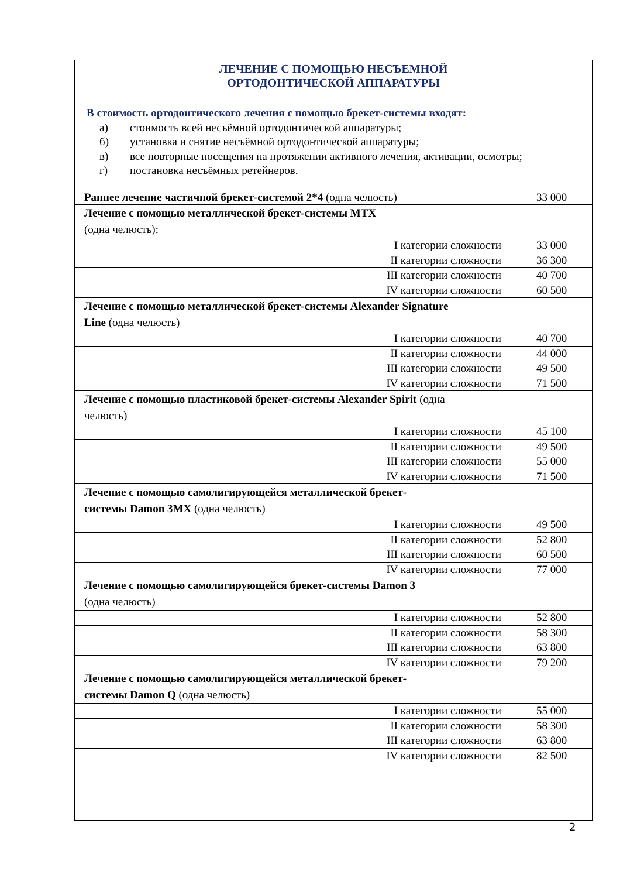ЛЕЧЕНИЕ С ПОМОЩЬЮ НЕСЪЕМНОЙ
ОРТОДОНТИЧЕСКОЙ АППАРАТУРЫ
В стоимость ортодонтического лечения с помощью брекет-системы входят:
а) стоимость всей несъёмной ортодонтической аппаратуры;
б) установка и снятие несъёмной ортодонтической аппаратуры;
в) все повторные посещения на протяжении активного лечения, активации, осмотры;
г) постановка несъёмных ретейнеров.
| Раннее лечение частичной брекет-системой 2*4 (одна челюсть) | 33 000 |
| Лечение с помощью металлической брекет-системы MTX (одна челюсть): | |
| I категории сложности | 33 000 |
| II категории сложности | 36 300 |
| III категории сложности | 40 700 |
| IV категории сложности | 60 500 |
| Лечение с помощью металлической брекет-системы Alexander Signature Line (одна челюсть) | |
| I категории сложности | 40 700 |
| II категории сложности | 44 000 |
| III категории сложности | 49 500 |
| IV категории сложности | 71 500 |
| Лечение с помощью пластиковой брекет-системы Alexander Spirit (одна челюсть) | |
| I категории сложности | 45 100 |
| II категории сложности | 49 500 |
| III категории сложности | 55 000 |
| IV категории сложности | 71 500 |
| Лечение с помощью самолигирующейся металлической брекет- системы Damon 3MX (одна челюсть) | |
| I категории сложности | 49 500 |
| II категории сложности | 52 800 |
| III категории сложности | 60 500 |
| IV категории сложности | 77 000 |
| Лечение с помощью самолигирующейся брекет-системы Damon 3 (одна челюсть) | |
| I категории сложности | 52 800 |
| II категории сложности | 58 300 |
| III категории сложности | 63 800 |
| IV категории сложности | 79 200 |
| Лечение с помощью самолигирующейся металлической брекет- системы Damon Q (одна челюсть) | |
| I категории сложности | 55 000 |
| II категории сложности | 58 300 |
| III категории сложности | 63 800 |
| IV категории сложности | 82 500 |
2